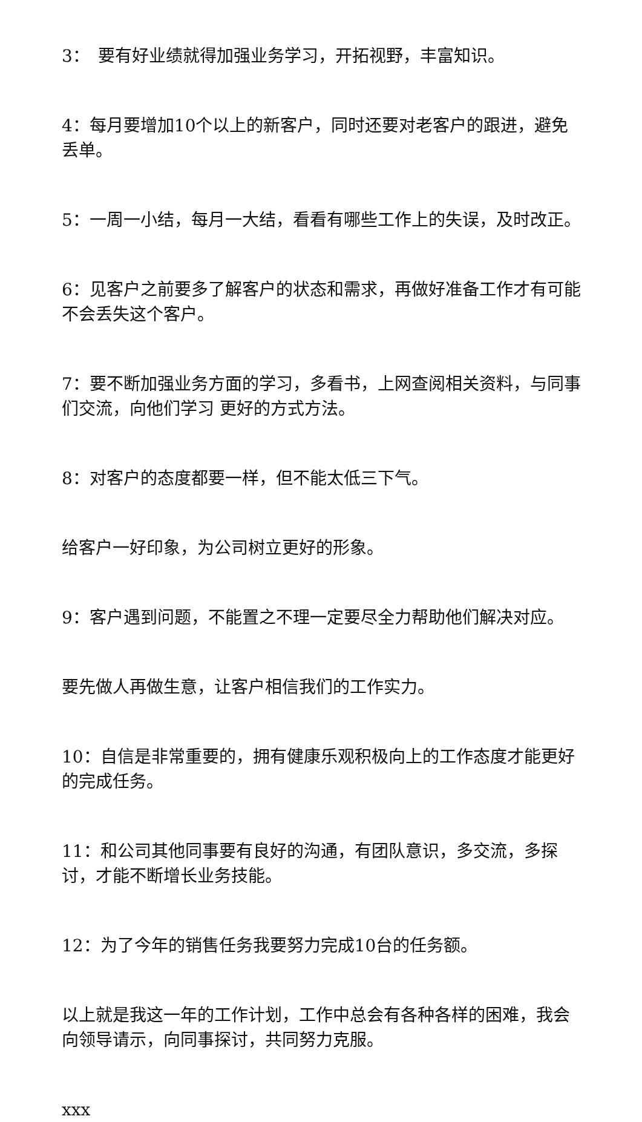3：　要有好业绩就得加强业务学习，开拓视野，丰富知识。
4：每月要增加10个以上的新客户，同时还要对老客户的跟进，避免丢单。
5：一周一小结，每月一大结，看看有哪些工作上的失误，及时改正。
6：见客户之前要多了解客户的状态和需求，再做好准备工作才有可能不会丢失这个客户。
7：要不断加强业务方面的学习，多看书，上网查阅相关资料，与同事们交流，向他们学习 更好的方式方法。
8：对客户的态度都要一样，但不能太低三下气。
给客户一好印象，为公司树立更好的形象。
9：客户遇到问题，不能置之不理一定要尽全力帮助他们解决对应。
要先做人再做生意，让客户相信我们的工作实力。
10：自信是非常重要的，拥有健康乐观积极向上的工作态度才能更好的完成任务。
11：和公司其他同事要有良好的沟通，有团队意识，多交流，多探讨，才能不断增长业务技能。
12：为了今年的销售任务我要努力完成10台的任务额。
以上就是我这一年的工作计划，工作中总会有各种各样的困难，我会向领导请示，向同事探讨，共同努力克服。
xxx